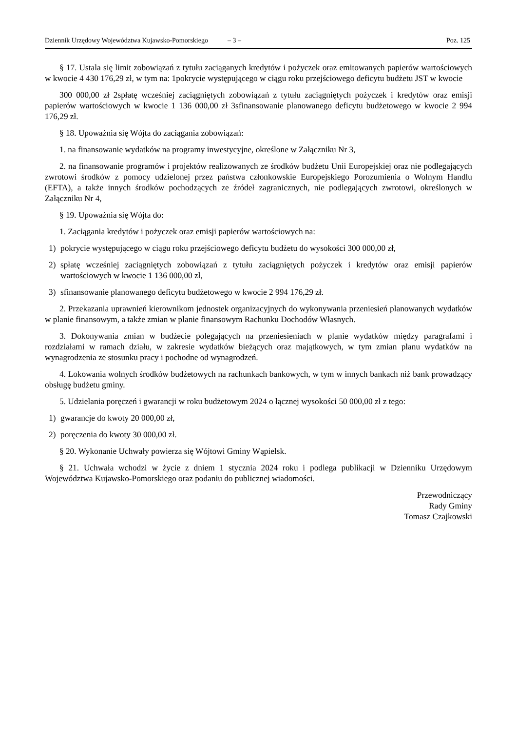Dziennik Urzędowy Województwa Kujawsko-Pomorskiego – 3 – Poz. 125
§ 17. Ustala się limit zobowiązań z tytułu zaciąganych kredytów i pożyczek oraz emitowanych papierów wartościowych w kwocie 4 430 176,29 zł, w tym na: 1pokrycie występującego w ciągu roku przejściowego deficytu budżetu JST w kwocie
300 000,00 zł 2spłatę wcześniej zaciągniętych zobowiązań z tytułu zaciągniętych pożyczek i kredytów oraz emisji papierów wartościowych w kwocie 1 136 000,00 zł 3sfinansowanie planowanego deficytu budżetowego w kwocie 2 994 176,29 zł.
§ 18. Upoważnia się Wójta do zaciągania zobowiązań:
1. na finansowanie wydatków na programy inwestycyjne, określone w Załączniku Nr 3,
2. na finansowanie programów i projektów realizowanych ze środków budżetu Unii Europejskiej oraz nie podlegających zwrotowi środków z pomocy udzielonej przez państwa członkowskie Europejskiego Porozumienia o Wolnym Handlu (EFTA), a także innych środków pochodzących ze źródeł zagranicznych, nie podlegających zwrotowi, określonych w Załączniku Nr 4,
§ 19. Upoważnia się Wójta do:
1. Zaciągania kredytów i pożyczek oraz emisji papierów wartościowych na:
1) pokrycie występującego w ciągu roku przejściowego deficytu budżetu do wysokości 300 000,00 zł,
2) spłatę wcześniej zaciągniętych zobowiązań z tytułu zaciągniętych pożyczek i kredytów oraz emisji papierów wartościowych w kwocie 1 136 000,00 zł,
3) sfinansowanie planowanego deficytu budżetowego w kwocie 2 994 176,29 zł.
2. Przekazania uprawnień kierownikom jednostek organizacyjnych do wykonywania przeniesień planowanych wydatków w planie finansowym, a także zmian w planie finansowym Rachunku Dochodów Własnych.
3. Dokonywania zmian w budżecie polegających na przeniesieniach w planie wydatków między paragrafami i rozdziałami w ramach działu, w zakresie wydatków bieżących oraz majątkowych, w tym zmian planu wydatków na wynagrodzenia ze stosunku pracy i pochodne od wynagrodzeń.
4. Lokowania wolnych środków budżetowych na rachunkach bankowych, w tym w innych bankach niż bank prowadzący obsługę budżetu gminy.
5. Udzielania poręczeń i gwarancji w roku budżetowym 2024 o łącznej wysokości 50 000,00 zł z tego:
1) gwarancje do kwoty 20 000,00 zł,
2) poręczenia do kwoty 30 000,00 zł.
§ 20. Wykonanie Uchwały powierza się Wójtowi Gminy Wąpielsk.
§ 21. Uchwała wchodzi w życie z dniem 1 stycznia 2024 roku i podlega publikacji w Dzienniku Urzędowym Województwa Kujawsko-Pomorskiego oraz podaniu do publicznej wiadomości.
Przewodniczący
Rady Gminy
Tomasz Czajkowski